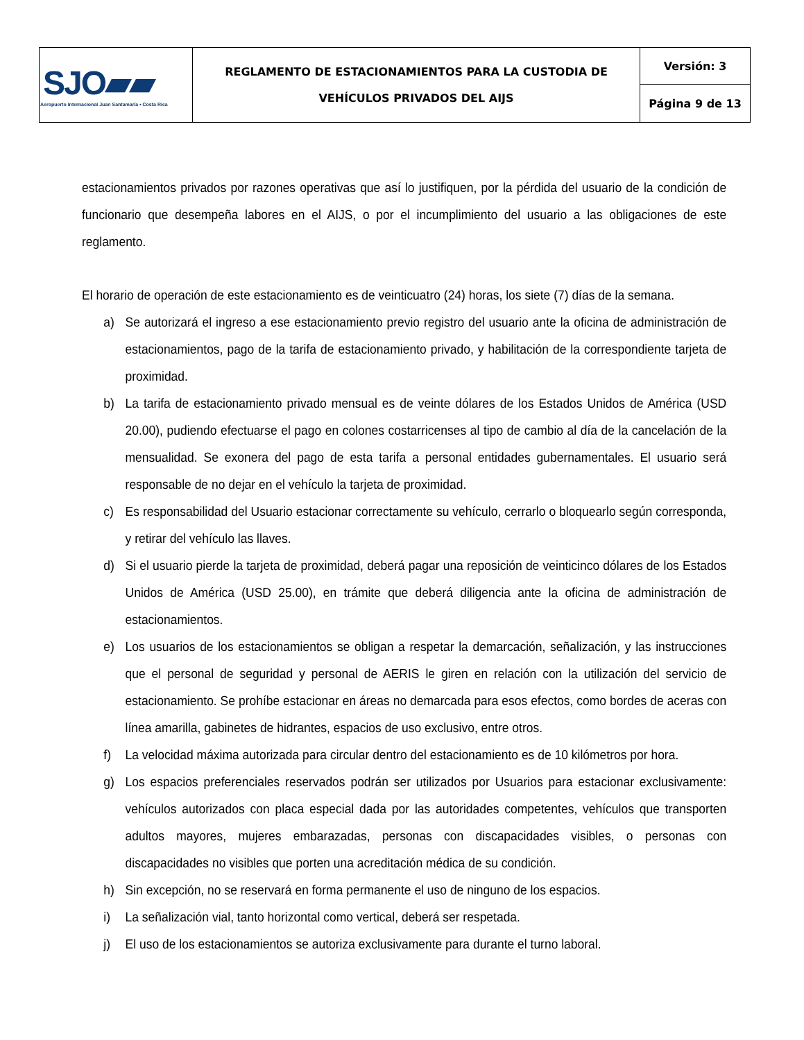| SJO ▰▰ Aeropuerto Internacional Juan Santamaría • Costa Rica | REGLAMENTO DE ESTACIONAMIENTOS PARA LA CUSTODIA DE VEHÍCULOS PRIVADOS DEL AIJS | Versión: 3 |
| | | Página 9 de 13 |
estacionamientos privados por razones operativas que así lo justifiquen, por la pérdida del usuario de la condición de funcionario que desempeña labores en el AIJS, o por el incumplimiento del usuario a las obligaciones de este reglamento.
El horario de operación de este estacionamiento es de veinticuatro (24) horas, los siete (7) días de la semana.
a) Se autorizará el ingreso a ese estacionamiento previo registro del usuario ante la oficina de administración de estacionamientos, pago de la tarifa de estacionamiento privado, y habilitación de la correspondiente tarjeta de proximidad.
b) La tarifa de estacionamiento privado mensual es de veinte dólares de los Estados Unidos de América (USD 20.00), pudiendo efectuarse el pago en colones costarricenses al tipo de cambio al día de la cancelación de la mensualidad. Se exonera del pago de esta tarifa a personal entidades gubernamentales. El usuario será responsable de no dejar en el vehículo la tarjeta de proximidad.
c) Es responsabilidad del Usuario estacionar correctamente su vehículo, cerrarlo o bloquearlo según corresponda, y retirar del vehículo las llaves.
d) Si el usuario pierde la tarjeta de proximidad, deberá pagar una reposición de veinticinco dólares de los Estados Unidos de América (USD 25.00), en trámite que deberá diligencia ante la oficina de administración de estacionamientos.
e) Los usuarios de los estacionamientos se obligan a respetar la demarcación, señalización, y las instrucciones que el personal de seguridad y personal de AERIS le giren en relación con la utilización del servicio de estacionamiento. Se prohíbe estacionar en áreas no demarcada para esos efectos, como bordes de aceras con línea amarilla, gabinetes de hidrantes, espacios de uso exclusivo, entre otros.
f) La velocidad máxima autorizada para circular dentro del estacionamiento es de 10 kilómetros por hora.
g) Los espacios preferenciales reservados podrán ser utilizados por Usuarios para estacionar exclusivamente: vehículos autorizados con placa especial dada por las autoridades competentes, vehículos que transporten adultos mayores, mujeres embarazadas, personas con discapacidades visibles, o personas con discapacidades no visibles que porten una acreditación médica de su condición.
h) Sin excepción, no se reservará en forma permanente el uso de ninguno de los espacios.
i) La señalización vial, tanto horizontal como vertical, deberá ser respetada.
j) El uso de los estacionamientos se autoriza exclusivamente para durante el turno laboral.